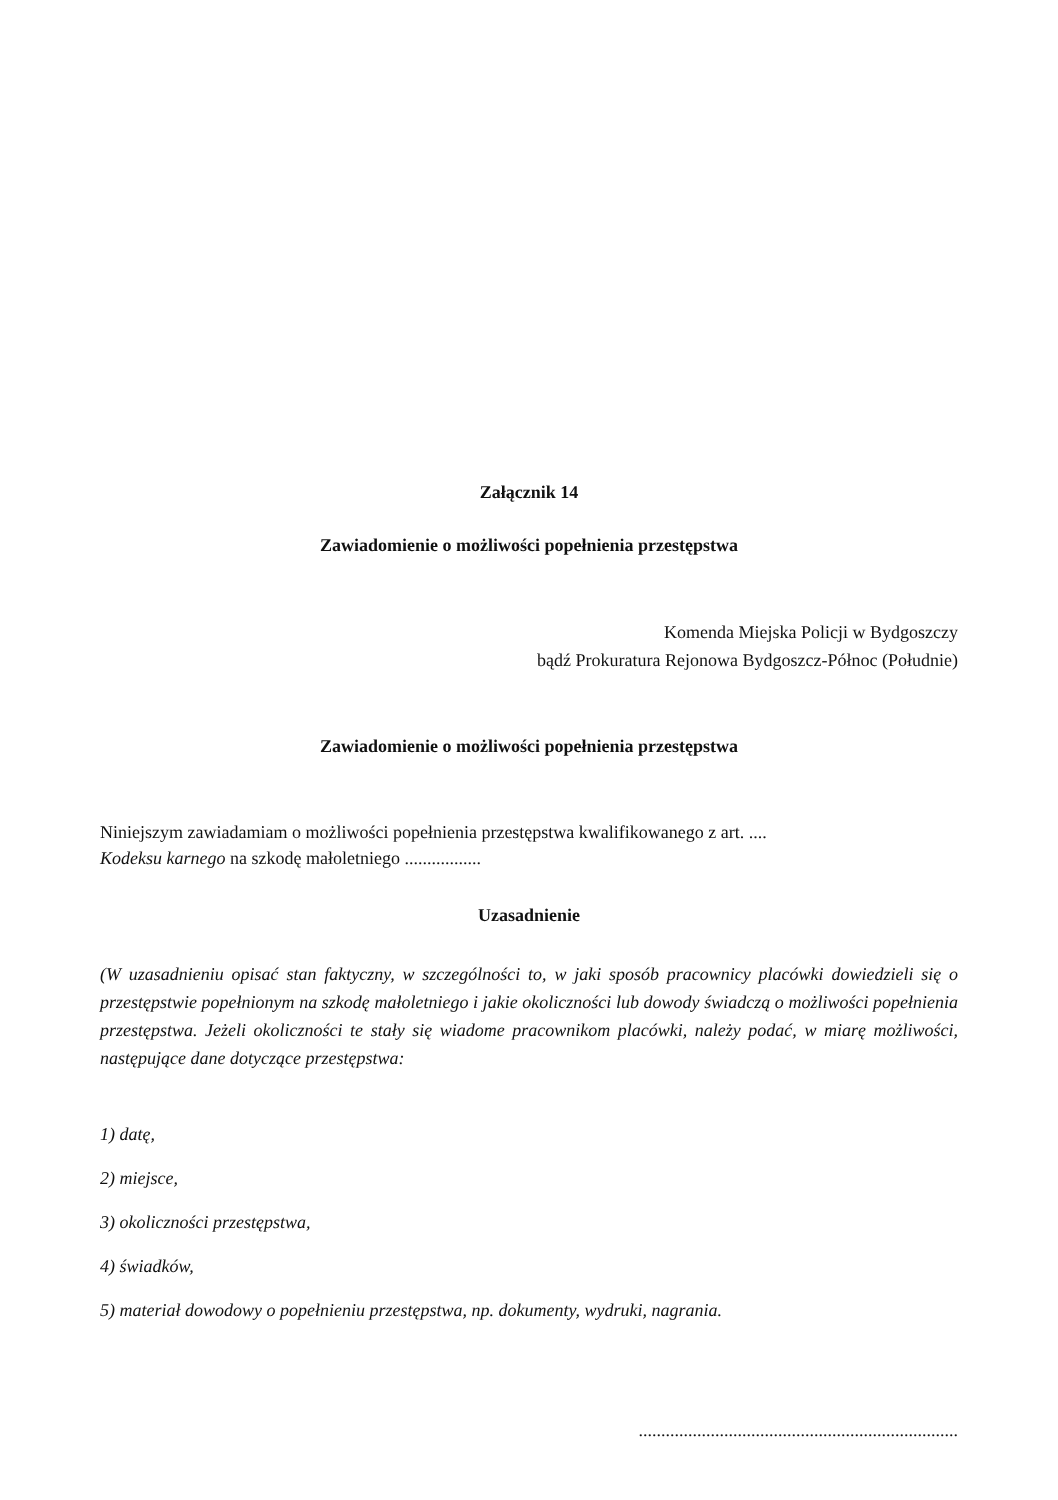Załącznik 14
Zawiadomienie o możliwości popełnienia przestępstwa
Komenda Miejska Policji w Bydgoszczy
bądź Prokuratura Rejonowa Bydgoszcz-Północ (Południe)
Zawiadomienie o możliwości popełnienia przestępstwa
Niniejszym zawiadamiam o możliwości popełnienia przestępstwa kwalifikowanego z art. ....
Kodeksu karnego na szkodę małoletniego .................
Uzasadnienie
(W uzasadnieniu opisać stan faktyczny, w szczególności to, w jaki sposób pracownicy placówki dowiedzieli się o przestępstwie popełnionym na szkodę małoletniego i jakie okoliczności lub dowody świadczą o możliwości popełnienia przestępstwa. Jeżeli okoliczności te stały się wiadome pracownikom placówki, należy podać, w miarę możliwości, następujące dane dotyczące przestępstwa:
1) datę,
2) miejsce,
3) okoliczności przestępstwa,
4) świadków,
5) materiał dowodowy o popełnieniu przestępstwa, np. dokumenty, wydruki, nagrania.
.......................................................................